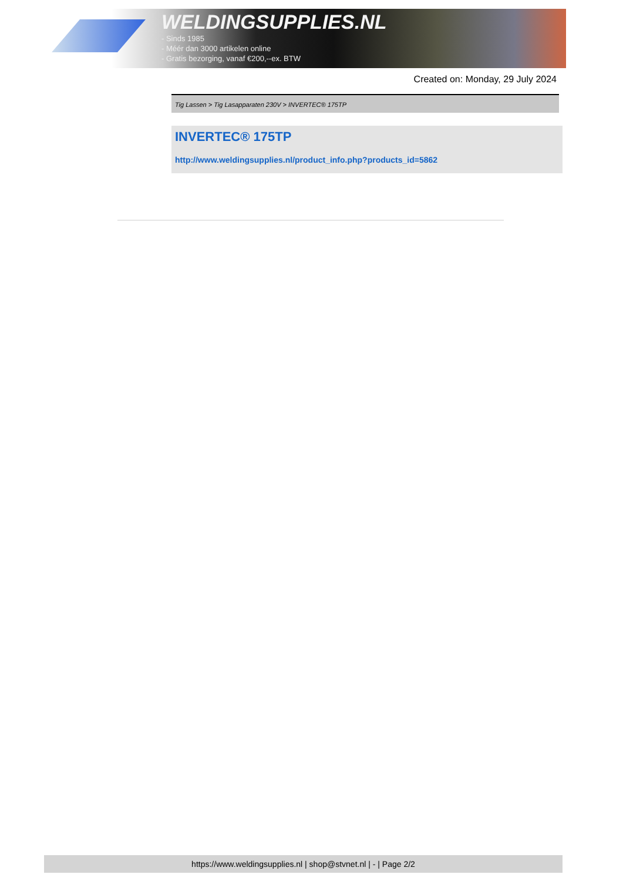WELDINGSUPPLIES.NL
- Sinds 1985
- Méér dan 3000 artikelen online
- Gratis bezorging, vanaf €200,--ex. BTW
Created on: Monday, 29 July 2024
Tig Lassen > Tig Lasapparaten 230V > INVERTEC® 175TP
INVERTEC® 175TP
http://www.weldingsupplies.nl/product_info.php?products_id=5862
https://www.weldingsupplies.nl | shop@stvnet.nl | - | Page 2/2